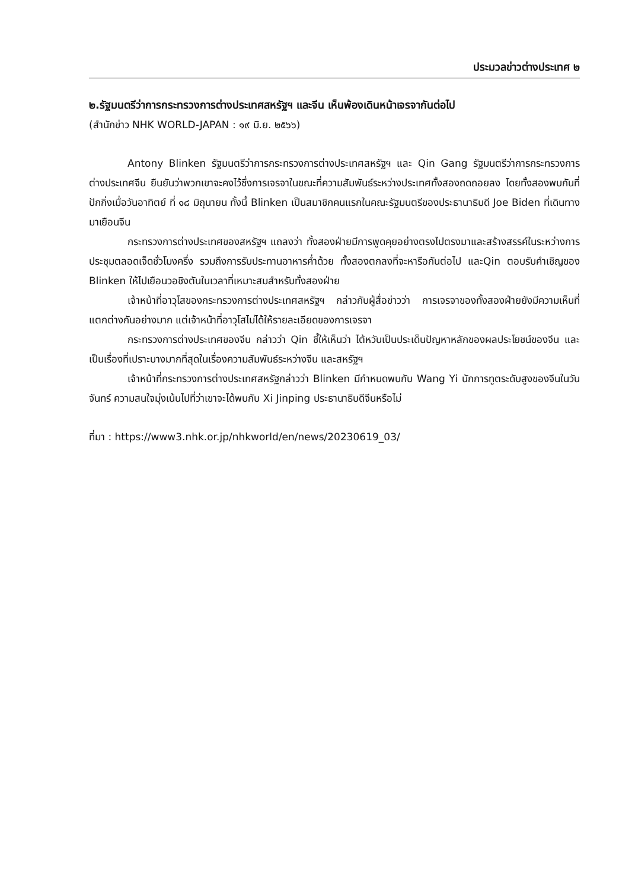ประมวลข่าวต่างประเทศ ๒
๒.รัฐมนตรีว่าการกระทรวงการต่างประเทศสหรัฐฯ และจีน เห็นพ้องเดินหน้าเจรจากันต่อไป
(สำนักข่าว NHK WORLD-JAPAN : ๑๙ มิ.ย. ๒๕๖๖)
Antony Blinken รัฐมนตรีว่าการกระทรวงการต่างประเทศสหรัฐฯ และ Qin Gang รัฐมนตรีว่าการกระทรวงการต่างประเทศจีน ยืนยันว่าพวกเขาจะคงไว้ซึ่งการเจรจาในขณะที่ความสัมพันธ์ระหว่างประเทศทั้งสองถดถอยลง โดยทั้งสองพบกันที่ปักกิ่งเมื่อวันอาทิตย์ ที่ ๑๘ มิถุนายน ทั้งนี้ Blinken เป็นสมาชิกคนแรกในคณะรัฐมนตรีของประธานาธิบดี Joe Biden ที่เดินทางมาเยือนจีน
กระทรวงการต่างประเทศของสหรัฐฯ แถลงว่า ทั้งสองฝ่ายมีการพูดคุยอย่างตรงไปตรงมาและสร้างสรรค์ในระหว่างการประชุมตลอดเจ็ดชั่วโมงครึ่ง รวมถึงการรับประทานอาหารค่ำด้วย ทั้งสองตกลงที่จะหารือกันต่อไป และQin ตอบรับคำเชิญของ Blinken ให้ไปเยือนวอชิงตันในเวลาที่เหมาะสมสำหรับทั้งสองฝ่าย
เจ้าหน้าที่อาวุโสของกระทรวงการต่างประเทศสหรัฐฯ กล่าวกับผู้สื่อข่าวว่า การเจรจาของทั้งสองฝ่ายยังมีความเห็นที่แตกต่างกันอย่างมาก แต่เจ้าหน้าที่อาวุโสไม่ได้ให้รายละเอียดของการเจรจา
กระทรวงการต่างประเทศของจีน กล่าวว่า Qin ชี้ให้เห็นว่า ไต้หวันเป็นประเด็นปัญหาหลักของผลประโยชน์ของจีน และเป็นเรื่องที่เปราะบางมากที่สุดในเรื่องความสัมพันธ์ระหว่างจีน และสหรัฐฯ
เจ้าหน้าที่กระทรวงการต่างประเทศสหรัฐกล่าวว่า Blinken มีกำหนดพบกับ Wang Yi นักการทูตระดับสูงของจีนในวันจันทร์ ความสนใจมุ่งเน้นไปที่ว่าเขาจะได้พบกับ Xi Jinping ประธานาธิบดีจีนหรือไม่
ที่มา : https://www3.nhk.or.jp/nhkworld/en/news/20230619_03/